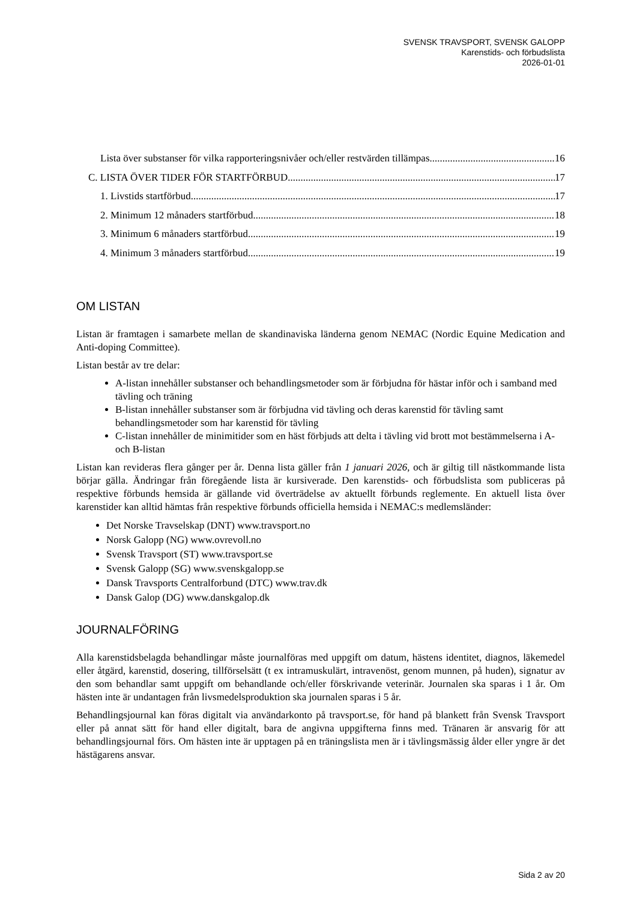SVENSK TRAVSPORT, SVENSK GALOPP
Karenstids- och förbudslista
2026-01-01
Lista över substanser för vilka rapporteringsnivåer och/eller restvärden tillämpas 16
C. LISTA ÖVER TIDER FÖR STARTFÖRBUD 17
1. Livstids startförbud 17
2. Minimum 12 månaders startförbud 18
3. Minimum 6 månaders startförbud 19
4. Minimum 3 månaders startförbud 19
OM LISTAN
Listan är framtagen i samarbete mellan de skandinaviska länderna genom NEMAC (Nordic Equine Medication and Anti-doping Committee).
Listan består av tre delar:
A-listan innehåller substanser och behandlingsmetoder som är förbjudna för hästar inför och i samband med tävling och träning
B-listan innehåller substanser som är förbjudna vid tävling och deras karenstid för tävling samt behandlingsmetoder som har karenstid för tävling
C-listan innehåller de minimitider som en häst förbjuds att delta i tävling vid brott mot bestämmelserna i A- och B-listan
Listan kan revideras flera gånger per år. Denna lista gäller från 1 januari 2026, och är giltig till nästkommande lista börjar gälla. Ändringar från föregående lista är kursiverade. Den karenstids- och förbudslista som publiceras på respektive förbunds hemsida är gällande vid överträdelse av aktuellt förbunds reglemente. En aktuell lista över karenstider kan alltid hämtas från respektive förbunds officiella hemsida i NEMAC:s medlemsländer:
Det Norske Travselskap (DNT) www.travsport.no
Norsk Galopp (NG) www.ovrevoll.no
Svensk Travsport (ST) www.travsport.se
Svensk Galopp (SG) www.svenskgalopp.se
Dansk Travsports Centralforbund (DTC) www.trav.dk
Dansk Galop (DG) www.danskgalop.dk
JOURNALFÖRING
Alla karenstidsbelagda behandlingar måste journalföras med uppgift om datum, hästens identitet, diagnos, läkemedel eller åtgärd, karenstid, dosering, tillförselsätt (t ex intramuskulärt, intravenöst, genom munnen, på huden), signatur av den som behandlar samt uppgift om behandlande och/eller förskrivande veterinär. Journalen ska sparas i 1 år. Om hästen inte är undantagen från livsmedelsproduktion ska journalen sparas i 5 år.
Behandlingsjournal kan föras digitalt via användarkonto på travsport.se, för hand på blankett från Svensk Travsport eller på annat sätt för hand eller digitalt, bara de angivna uppgifterna finns med. Tränaren är ansvarig för att behandlingsjournal förs. Om hästen inte är upptagen på en träningslista men är i tävlingsmässig ålder eller yngre är det hästägarens ansvar.
Sida 2 av 20